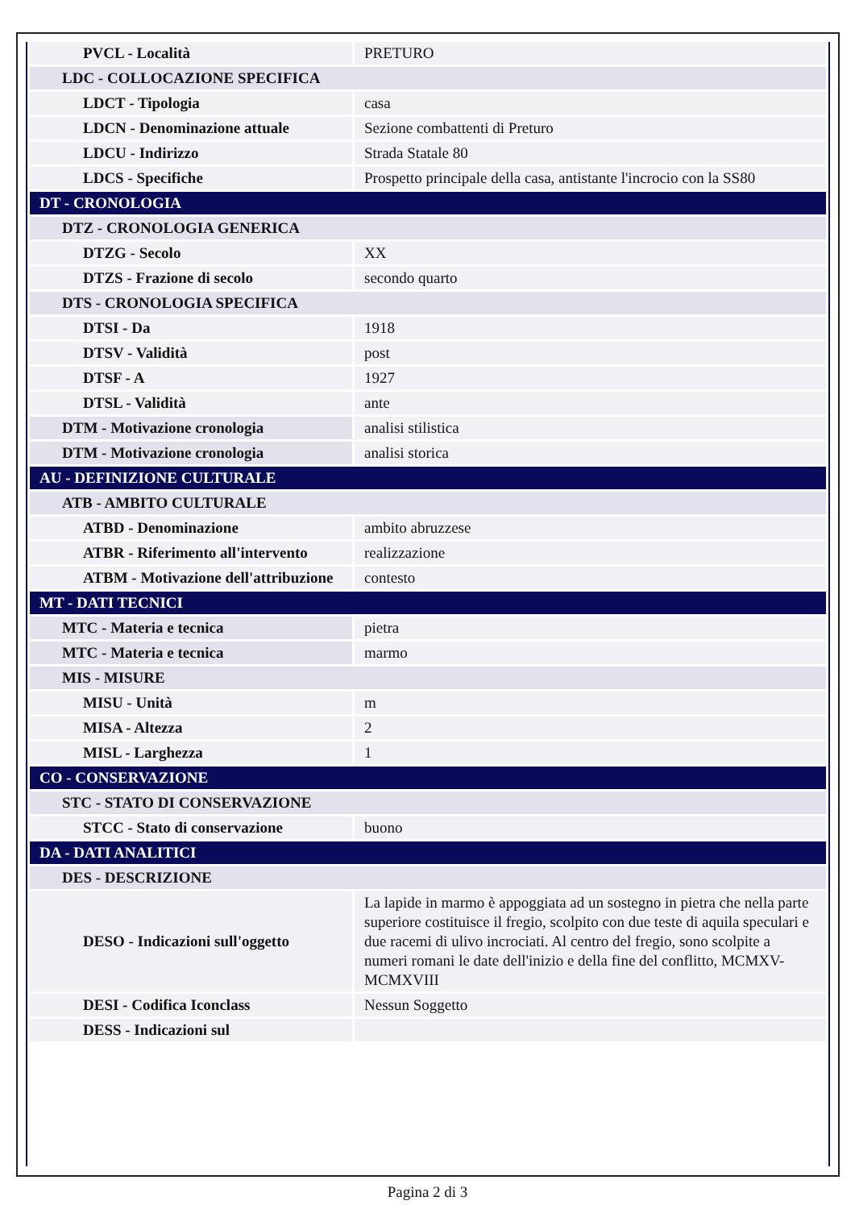| PVCL - Località | PRETURO |
| LDC - COLLOCAZIONE SPECIFICA | |
| LDCT - Tipologia | casa |
| LDCN - Denominazione attuale | Sezione combattenti di Preturo |
| LDCU - Indirizzo | Strada Statale 80 |
| LDCS - Specifiche | Prospetto principale della casa, antistante l'incrocio con la SS80 |
| DT - CRONOLOGIA | |
| DTZ - CRONOLOGIA GENERICA | |
| DTZG - Secolo | XX |
| DTZS - Frazione di secolo | secondo quarto |
| DTS - CRONOLOGIA SPECIFICA | |
| DTSI - Da | 1918 |
| DTSV - Validità | post |
| DTSF - A | 1927 |
| DTSL - Validità | ante |
| DTM - Motivazione cronologia | analisi stilistica |
| DTM - Motivazione cronologia | analisi storica |
| AU - DEFINIZIONE CULTURALE | |
| ATB - AMBITO CULTURALE | |
| ATBD - Denominazione | ambito abruzzese |
| ATBR - Riferimento all'intervento | realizzazione |
| ATBM - Motivazione dell'attribuzione | contesto |
| MT - DATI TECNICI | |
| MTC - Materia e tecnica | pietra |
| MTC - Materia e tecnica | marmo |
| MIS - MISURE | |
| MISU - Unità | m |
| MISA - Altezza | 2 |
| MISL - Larghezza | 1 |
| CO - CONSERVAZIONE | |
| STC - STATO DI CONSERVAZIONE | |
| STCC - Stato di conservazione | buono |
| DA - DATI ANALITICI | |
| DES - DESCRIZIONE | |
| DESO - Indicazioni sull'oggetto | La lapide in marmo è appoggiata ad un sostegno in pietra che nella parte superiore costituisce il fregio, scolpito con due teste di aquila speculari e due racemi di ulivo incrociati. Al centro del fregio, sono scolpite a numeri romani le date dell'inizio e della fine del conflitto, MCMXV-MCMXVIII |
| DESI - Codifica Iconclass | Nessun Soggetto |
| DESS - Indicazioni sul | |
Pagina 2 di 3